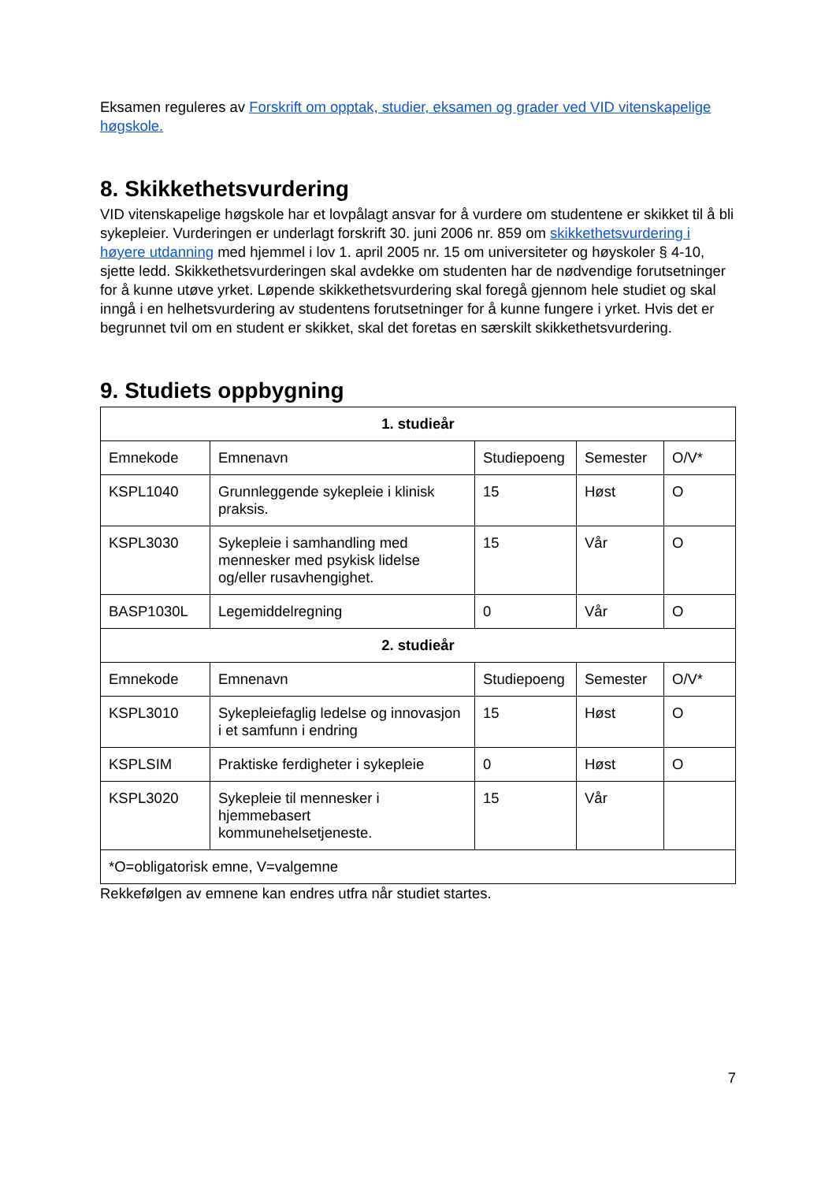Eksamen reguleres av Forskrift om opptak, studier, eksamen og grader ved VID vitenskapelige høgskole.
8. Skikkethetsvurdering
VID vitenskapelige høgskole har et lovpålagt ansvar for å vurdere om studentene er skikket til å bli sykepleier. Vurderingen er underlagt forskrift 30. juni 2006 nr. 859 om skikkethetsvurdering i høyere utdanning med hjemmel i lov 1. april 2005 nr. 15 om universiteter og høyskoler § 4-10, sjette ledd. Skikkethetsvurderingen skal avdekke om studenten har de nødvendige forutsetninger for å kunne utøve yrket. Løpende skikkethetsvurdering skal foregå gjennom hele studiet og skal inngå i en helhetsvurdering av studentens forutsetninger for å kunne fungere i yrket. Hvis det er begrunnet tvil om en student er skikket, skal det foretas en særskilt skikkethetsvurdering.
9. Studiets oppbygning
| 1. studieår | | | | |
| Emnekode | Emnenavn | Studiepoeng | Semester | O/V* |
| KSPL1040 | Grunnleggende sykepleie i klinisk praksis. | 15 | Høst | O |
| KSPL3030 | Sykepleie i samhandling med mennesker med psykisk lidelse og/eller rusavhengighet. | 15 | Vår | O |
| BASP1030L | Legemiddelregning | 0 | Vår | O |
| 2. studieår | | | | |
| Emnekode | Emnenavn | Studiepoeng | Semester | O/V* |
| KSPL3010 | Sykepleiefaglig ledelse og innovasjon i et samfunn i endring | 15 | Høst | O |
| KSPLSIM | Praktiske ferdigheter i sykepleie | 0 | Høst | O |
| KSPL3020 | Sykepleie til mennesker i hjemmebasert kommunehelsetjeneste. | 15 | Vår | |
| *O=obligatorisk emne, V=valgemne | | | | |
Rekkefølgen av emnene kan endres utfra når studiet startes.
7